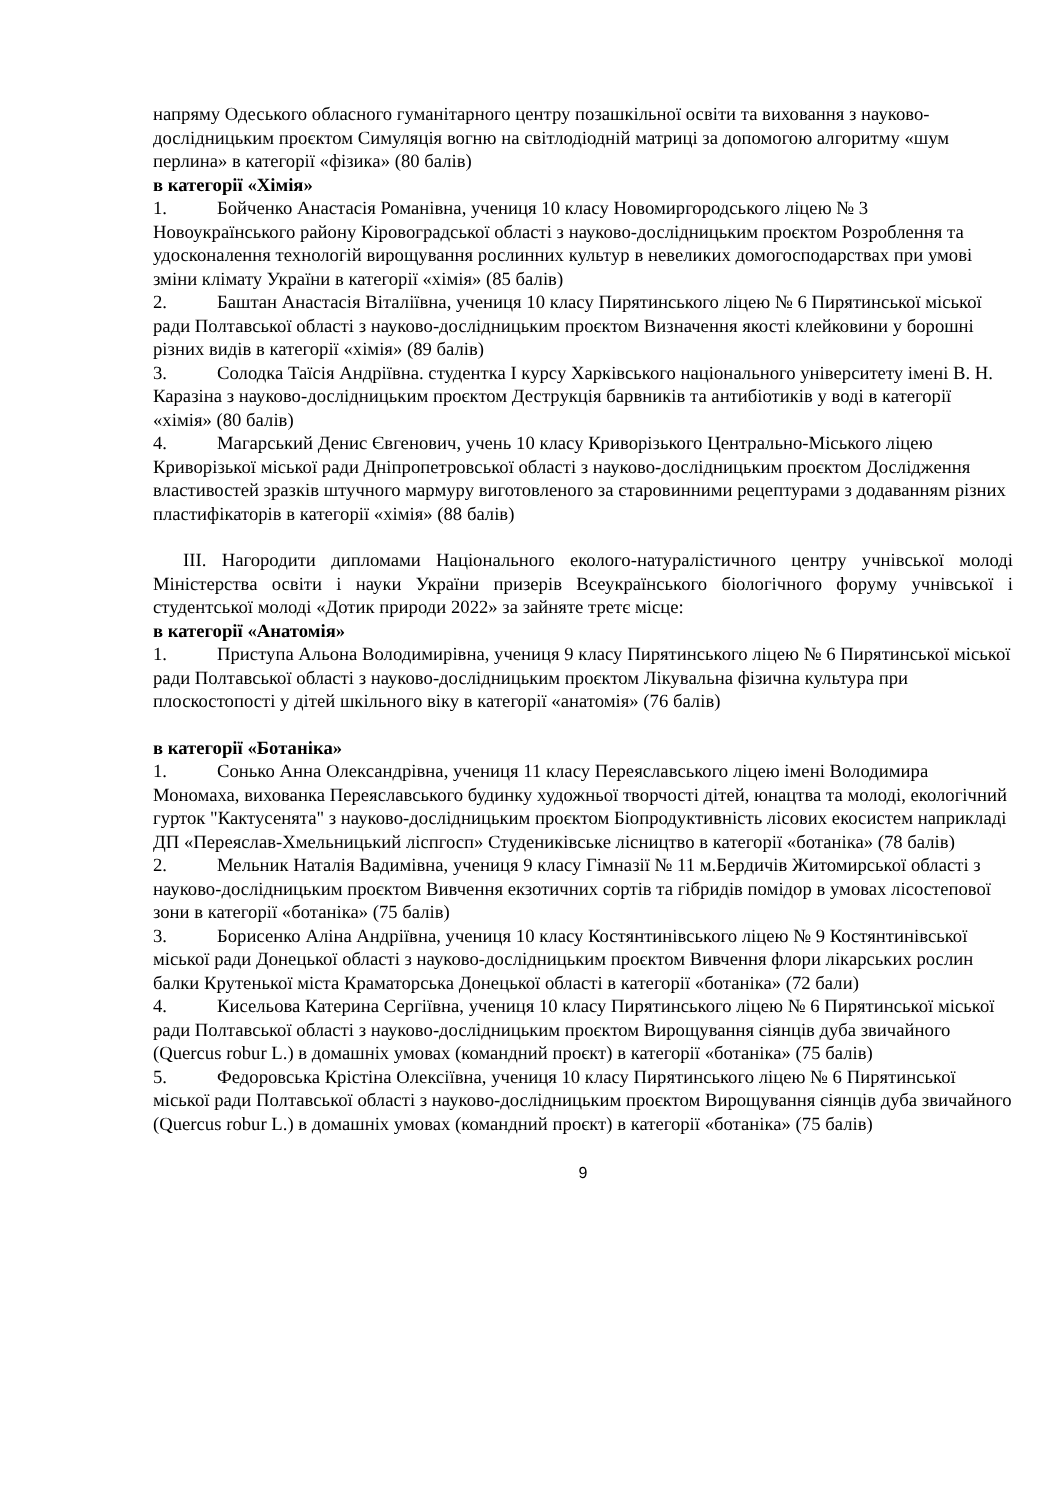напряму Одеського обласного гуманітарного центру позашкільної освіти та виховання з науково-дослідницьким проєктом Симуляція вогню на світлодіодній матриці за допомогою алгоритму «шум перлина» в категорії «фізика» (80 балів)
в категорії «Хімія»
1. Бойченко Анастасія Романівна, учениця 10 класу Новомиргородського ліцею № 3 Новоукраїнського району Кіровоградської області з науково-дослідницьким проєктом Розроблення та удосконалення технологій вирощування рослинних культур в невеликих домогосподарствах при умові зміни клімату України в категорії «хімія» (85 балів)
2. Баштан Анастасія Віталіївна, учениця 10 класу Пирятинського ліцею № 6 Пирятинської міської ради Полтавської області з науково-дослідницьким проєктом Визначення якості клейковини у борошні різних видів в категорії «хімія» (89 балів)
3. Солодка Таїсія Андріївна. студентка І курсу Харківського національного університету імені В. Н. Каразіна з науково-дослідницьким проєктом Деструкція барвників та антибіотиків у воді в категорії «хімія» (80 балів)
4. Магарський Денис Євгенович, учень 10 класу Криворізького Центрально-Міського ліцею Криворізької міської ради Дніпропетровської області з науково-дослідницьким проєктом Дослідження властивостей зразків штучного мармуру виготовленого за старовинними рецептурами з додаванням різних пластифікаторів в категорії «хімія» (88 балів)
ІІІ. Нагородити дипломами Національного еколого-натуралістичного центру учнівської молоді Міністерства освіти і науки України призерів Всеукраїнського біологічного форуму учнівської і студентської молоді «Дотик природи 2022» за зайняте третє місце:
в категорії «Анатомія»
1. Приступа Альона Володимирівна, учениця 9 класу Пирятинського ліцею № 6 Пирятинської міської ради Полтавської області з науково-дослідницьким проєктом Лікувальна фізична культура при плоскостопості у дітей шкільного віку в категорії «анатомія» (76 балів)
в категорії «Ботаніка»
1. Сонько Анна Олександрівна, учениця 11 класу Переяславського ліцею імені Володимира Мономаха, вихованка Переяславського будинку художньої творчості дітей, юнацтва та молоді, екологічний гурток "Кактусенята" з науково-дослідницьким проєктом Біопродуктивність лісових екосистем наприкладі ДП «Переяслав-Хмельницький ліспгосп» Студениківське лісництво в категорії «ботаніка» (78 балів)
2. Мельник Наталія Вадимівна, учениця 9 класу Гімназії № 11 м.Бердичів Житомирської області з науково-дослідницьким проєктом Вивчення екзотичних сортів та гібридів помідор в умовах лісостепової зони в категорії «ботаніка» (75 балів)
3. Борисенко Аліна Андріївна, учениця 10 класу Костянтинівського ліцею № 9 Костянтинівської міської ради Донецької області з науково-дослідницьким проєктом Вивчення флори лікарських рослин балки Крутенької міста Краматорська Донецької області в категорії «ботаніка» (72 бали)
4. Кисельова Катерина Сергіївна, учениця 10 класу Пирятинського ліцею № 6 Пирятинської міської ради Полтавської області з науково-дослідницьким проєктом Вирощування сіянців дуба звичайного (Quercus robur L.) в домашніх умовах (командний проєкт) в категорії «ботаніка» (75 балів)
5. Федоровська Крістіна Олексіївна, учениця 10 класу Пирятинського ліцею № 6 Пирятинської міської ради Полтавської області з науково-дослідницьким проєктом Вирощування сіянців дуба звичайного (Quercus robur L.) в домашніх умовах (командний проєкт) в категорії «ботаніка» (75 балів)
9